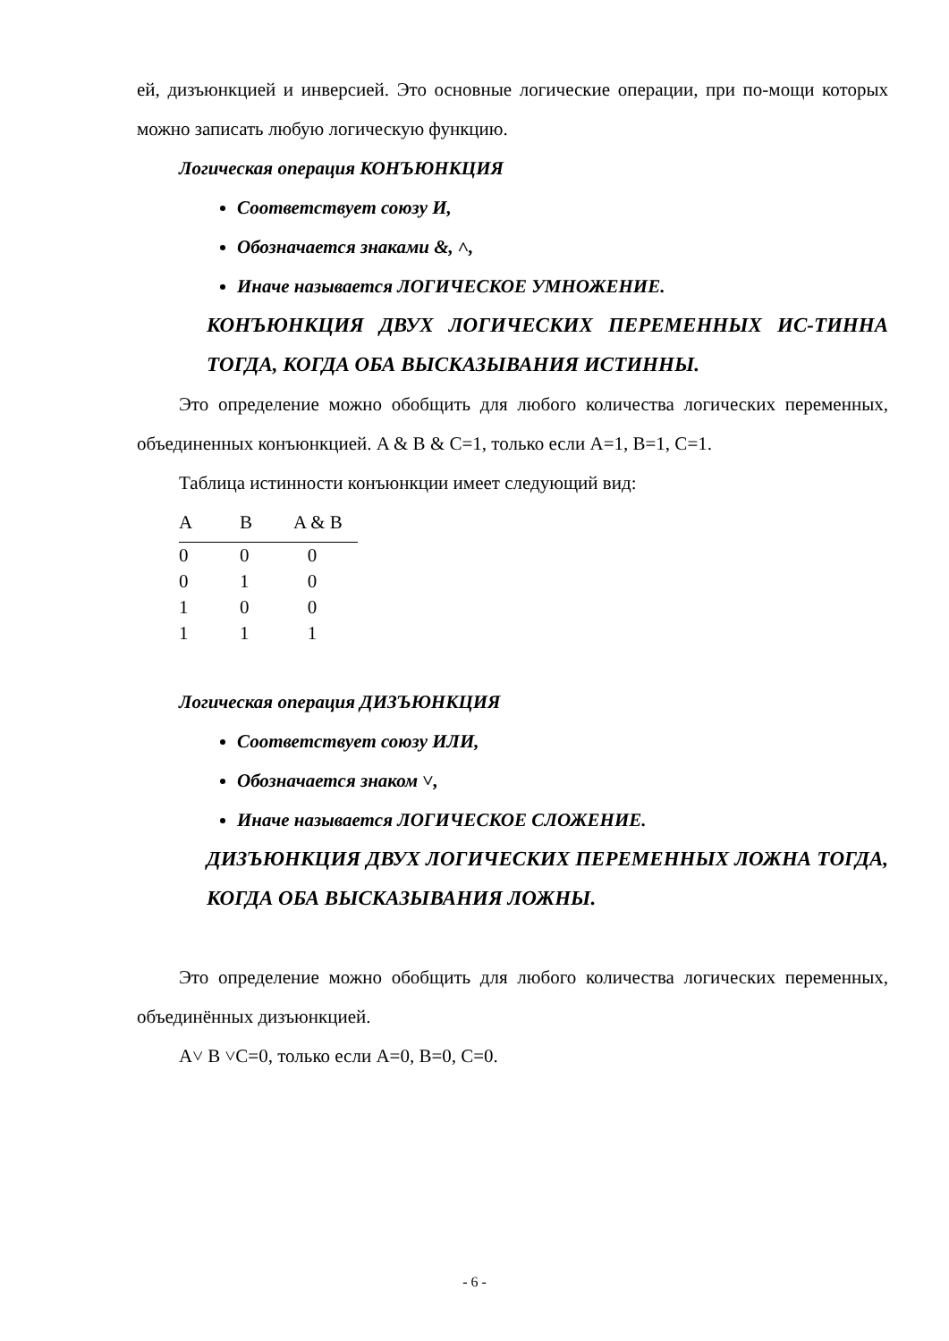ей, дизъюнкцией и инверсией. Это основные логические операции, при по-мощи которых можно записать любую логическую функцию.
Логическая операция КОНЪЮНКЦИЯ
Соответствует союзу И,
Обозначается знаками &, ˄,
Иначе называется ЛОГИЧЕСКОЕ УМНОЖЕНИЕ.
КОНЪЮНКЦИЯ ДВУХ ЛОГИЧЕСКИХ ПЕРЕМЕННЫХ ИС-ТИННА ТОГДА, КОГДА ОБА ВЫСКАЗЫВАНИЯ ИСТИННЫ.
Это определение можно обобщить для любого количества логических переменных, объединенных конъюнкцией. A & B & C=1, только если A=1, B=1, C=1.
Таблица истинности конъюнкции имеет следующий вид:
| A | B | A & B |
| --- | --- | --- |
| 0 | 0 | 0 |
| 0 | 1 | 0 |
| 1 | 0 | 0 |
| 1 | 1 | 1 |
Логическая операция ДИЗЪЮНКЦИЯ
Соответствует союзу ИЛИ,
Обозначается знаком ˅,
Иначе называется ЛОГИЧЕСКОЕ СЛОЖЕНИЕ.
ДИЗЪЮНКЦИЯ ДВУХ ЛОГИЧЕСКИХ ПЕРЕМЕННЫХ ЛОЖНА ТОГДА, КОГДА ОБА ВЫСКАЗЫВАНИЯ ЛОЖНЫ.
Это определение можно обобщить для любого количества логических переменных, объединённых дизъюнкцией.
A˅ B ˅C=0, только если A=0, B=0, C=0.
- 6 -